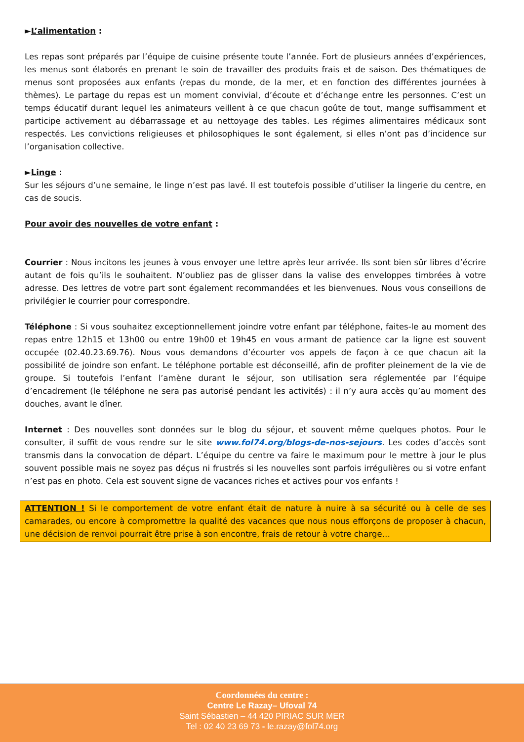►L’alimentation :
Les repas sont préparés par l’équipe de cuisine présente toute l’année. Fort de plusieurs années d’expériences, les menus sont élaborés en prenant le soin de travailler des produits frais et de saison. Des thématiques de menus sont proposées aux enfants (repas du monde, de la mer, et en fonction des différentes journées à thèmes). Le partage du repas est un moment convivial, d’écoute et d’échange entre les personnes. C’est un temps éducatif durant lequel les animateurs veillent à ce que chacun goûte de tout, mange suffisamment et participe activement au débarrassage et au nettoyage des tables. Les régimes alimentaires médicaux sont respectés. Les convictions religieuses et philosophiques le sont également, si elles n’ont pas d’incidence sur l’organisation collective.
►Linge :
Sur les séjours d’une semaine, le linge n’est pas lavé. Il est toutefois possible d’utiliser la lingerie du centre, en cas de soucis.
Pour avoir des nouvelles de votre enfant :
Courrier : Nous incitons les jeunes à vous envoyer une lettre après leur arrivée. Ils sont bien sûr libres d’écrire autant de fois qu’ils le souhaitent. N’oubliez pas de glisser dans la valise des enveloppes timbrées à votre adresse. Des lettres de votre part sont également recommandées et les bienvenues. Nous vous conseillons de privilégier le courrier pour correspondre.
Téléphone : Si vous souhaitez exceptionnellement joindre votre enfant par téléphone, faites-le au moment des repas entre 12h15 et 13h00 ou entre 19h00 et 19h45 en vous armant de patience car la ligne est souvent occupée (02.40.23.69.76). Nous vous demandons d’écourter vos appels de façon à ce que chacun ait la possibilité de joindre son enfant. Le téléphone portable est déconseillé, afin de profiter pleinement de la vie de groupe. Si toutefois l’enfant l’amène durant le séjour, son utilisation sera réglementée par l’équipe d’encadrement (le téléphone ne sera pas autorisé pendant les activités) : il n’y aura accès qu’au moment des douches, avant le dîner.
Internet : Des nouvelles sont données sur le blog du séjour, et souvent même quelques photos. Pour le consulter, il suffit de vous rendre sur le site www.fol74.org/blogs-de-nos-sejours. Les codes d’accès sont transmis dans la convocation de départ. L’équipe du centre va faire le maximum pour le mettre à jour le plus souvent possible mais ne soyez pas déçus ni frustrés si les nouvelles sont parfois irrégulières ou si votre enfant n’est pas en photo. Cela est souvent signe de vacances riches et actives pour vos enfants !
ATTENTION ! Si le comportement de votre enfant était de nature à nuire à sa sécurité ou à celle de ses camarades, ou encore à compromettre la qualité des vacances que nous nous efforçons de proposer à chacun, une décision de renvoi pourrait être prise à son encontre, frais de retour à votre charge…
Coordonnées du centre :
Centre Le Razay– Ufoval 74
Saint Sébastien – 44 420 PIRIAC SUR MER
Tel : 02 40 23 69 73 - le.razay@fol74.org